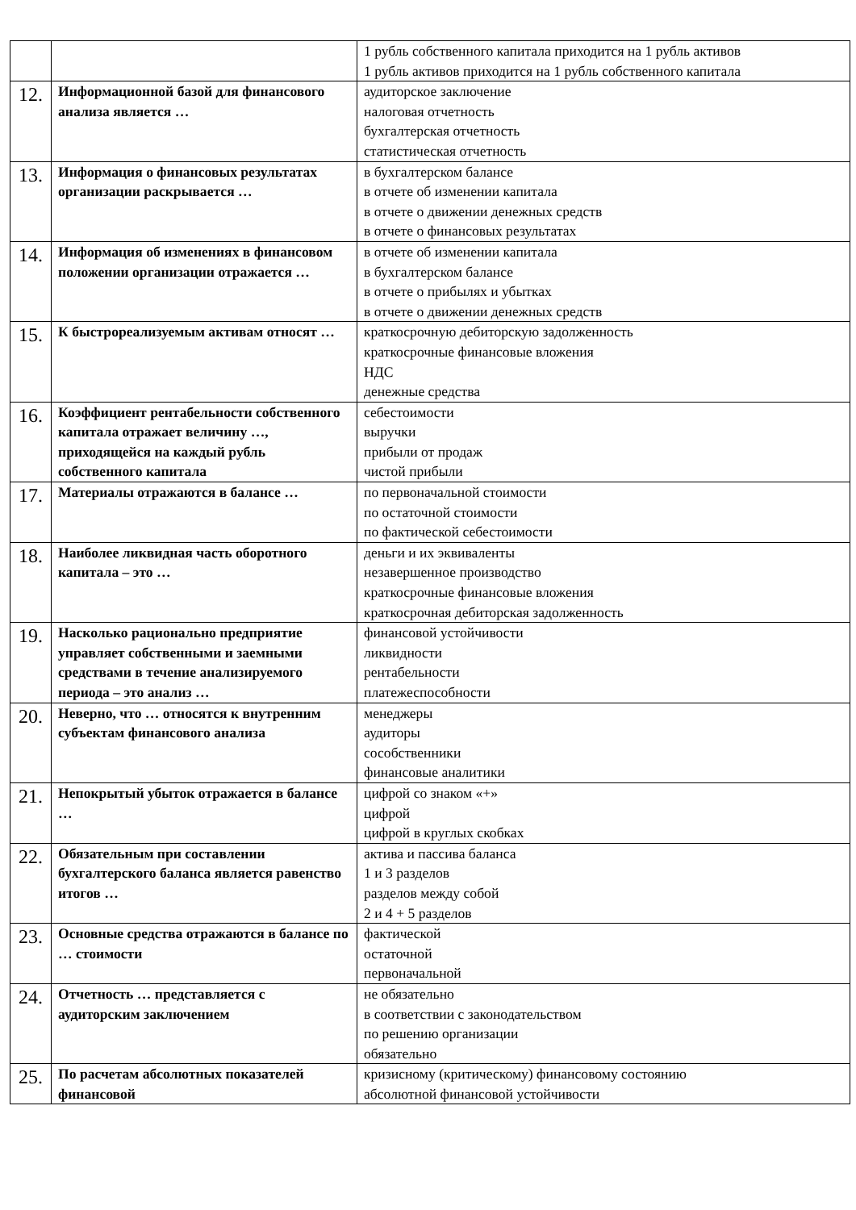| | | 1 рубль собственного капитала приходится на 1 рубль активов 1 рубль активов приходится на 1 рубль собственного капитала |
| 12. | Информационной базой для финансового анализа является … | аудиторское заключение налоговая отчетность бухгалтерская отчетность статистическая отчетность |
| 13. | Информация о финансовых результатах организации раскрывается … | в бухгалтерском балансе в отчете об изменении капитала в отчете о движении денежных средств в отчете о финансовых результатах |
| 14. | Информация об изменениях в финансовом положении организации отражается … | в отчете об изменении капитала в бухгалтерском балансе в отчете о прибылях и убытках в отчете о движении денежных средств |
| 15. | К быстрореализуемым активам относят … | краткосрочную дебиторскую задолженность краткосрочные финансовые вложения НДС денежные средства |
| 16. | Коэффициент рентабельности собственного капитала отражает величину …, приходящейся на каждый рубль собственного капитала | себестоимости выручки прибыли от продаж чистой прибыли |
| 17. | Материалы отражаются в балансе … | по первоначальной стоимости по остаточной стоимости по фактической себестоимости |
| 18. | Наиболее ликвидная часть оборотного капитала – это … | деньги и их эквиваленты незавершенное производство краткосрочные финансовые вложения краткосрочная дебиторская задолженность |
| 19. | Насколько рационально предприятие управляет собственными и заемными средствами в течение анализируемого периода – это анализ … | финансовой устойчивости ликвидности рентабельности платежеспособности |
| 20. | Неверно, что … относятся к внутренним субъектам финансового анализа | менеджеры аудиторы сособственники финансовые аналитики |
| 21. | Непокрытый убыток отражается в балансе … | цифрой со знаком «+» цифрой цифрой в круглых скобках |
| 22. | Обязательным при составлении бухгалтерского баланса является равенство итогов … | актива и пассива баланса 1 и 3 разделов разделов между собой 2 и 4 + 5 разделов |
| 23. | Основные средства отражаются в балансе по … стоимости | фактической остаточной первоначальной |
| 24. | Отчетность … представляется с аудиторским заключением | не обязательно в соответствии с законодательством по решению организации обязательно |
| 25. | По расчетам абсолютных показателей финансовой | кризисному (критическому) финансовому состоянию абсолютной финансовой устойчивости |